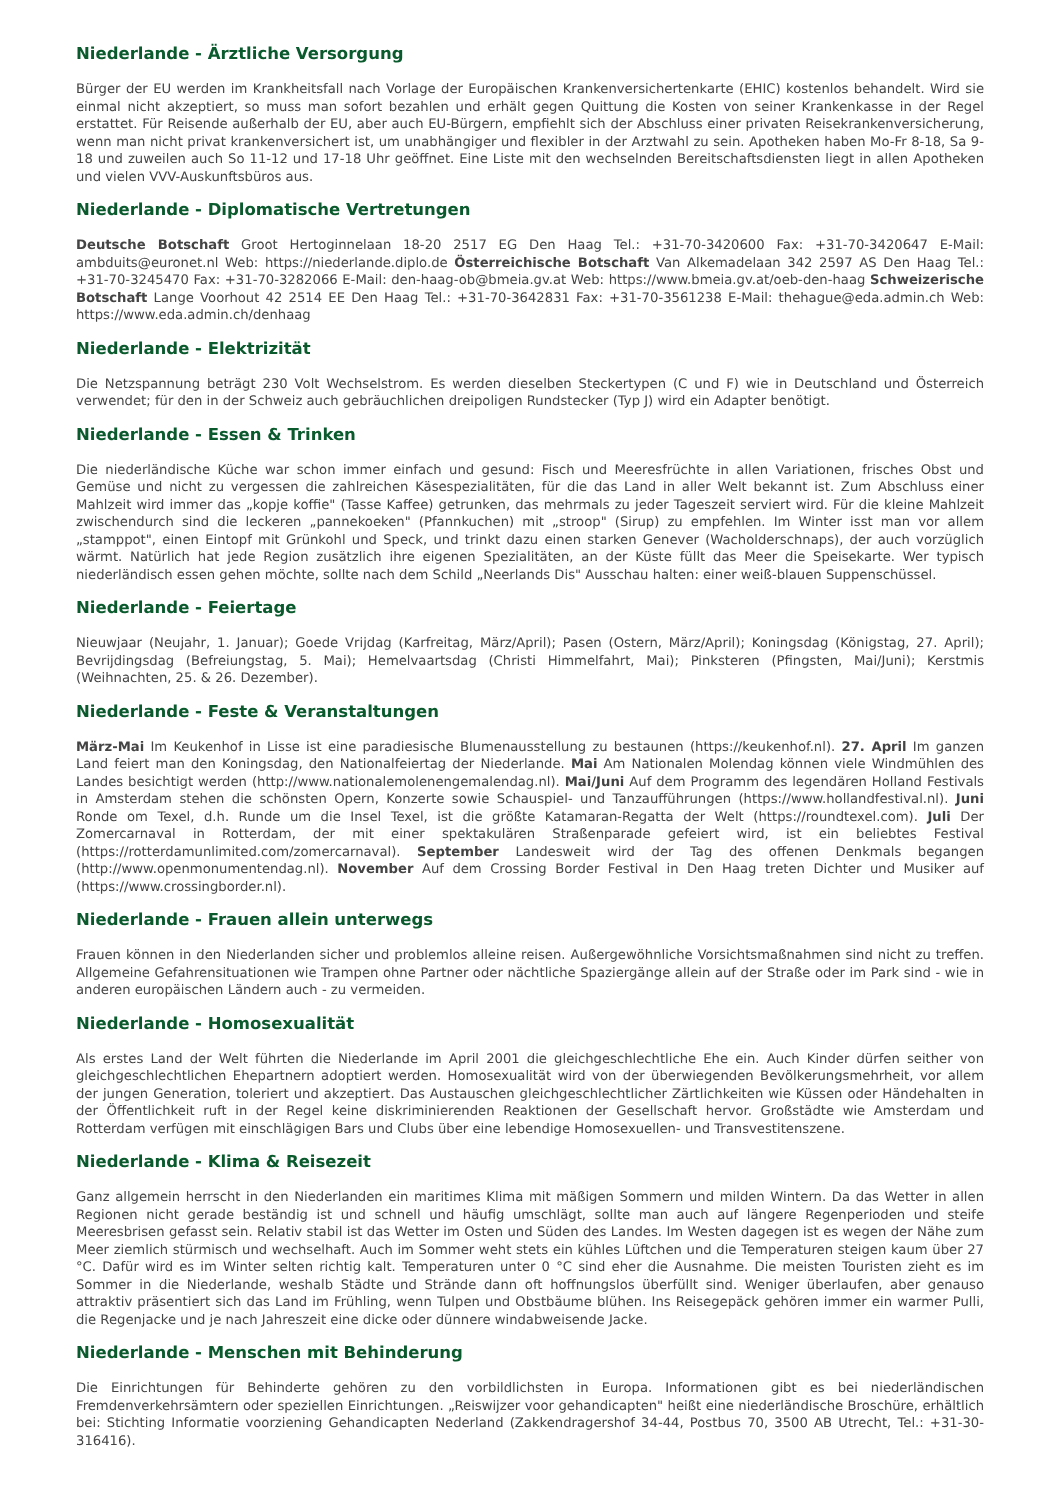Niederlande - Ärztliche Versorgung
Bürger der EU werden im Krankheitsfall nach Vorlage der Europäischen Krankenversichertenkarte (EHIC) kostenlos behandelt. Wird sie einmal nicht akzeptiert, so muss man sofort bezahlen und erhält gegen Quittung die Kosten von seiner Krankenkasse in der Regel erstattet. Für Reisende außerhalb der EU, aber auch EU-Bürgern, empfiehlt sich der Abschluss einer privaten Reisekrankenversicherung, wenn man nicht privat krankenversichert ist, um unabhängiger und flexibler in der Arztwahl zu sein. Apotheken haben Mo-Fr 8-18, Sa 9-18 und zuweilen auch So 11-12 und 17-18 Uhr geöffnet. Eine Liste mit den wechselnden Bereitschaftsdiensten liegt in allen Apotheken und vielen VVV-Auskunftsbüros aus.
Niederlande - Diplomatische Vertretungen
Deutsche Botschaft Groot Hertoginnelaan 18-20 2517 EG Den Haag Tel.: +31-70-3420600 Fax: +31-70-3420647 E-Mail: ambduits@euronet.nl Web: https://niederlande.diplo.de Österreichische Botschaft Van Alkemadelaan 342 2597 AS Den Haag Tel.: +31-70-3245470 Fax: +31-70-3282066 E-Mail: den-haag-ob@bmeia.gv.at Web: https://www.bmeia.gv.at/oeb-den-haag Schweizerische Botschaft Lange Voorhout 42 2514 EE Den Haag Tel.: +31-70-3642831 Fax: +31-70-3561238 E-Mail: thehague@eda.admin.ch Web: https://www.eda.admin.ch/denhaag
Niederlande - Elektrizität
Die Netzspannung beträgt 230 Volt Wechselstrom. Es werden dieselben Steckertypen (C und F) wie in Deutschland und Österreich verwendet; für den in der Schweiz auch gebräuchlichen dreipoligen Rundstecker (Typ J) wird ein Adapter benötigt.
Niederlande - Essen & Trinken
Die niederländische Küche war schon immer einfach und gesund: Fisch und Meeresfrüchte in allen Variationen, frisches Obst und Gemüse und nicht zu vergessen die zahlreichen Käsespezialitäten, für die das Land in aller Welt bekannt ist. Zum Abschluss einer Mahlzeit wird immer das „kopje koffie" (Tasse Kaffee) getrunken, das mehrmals zu jeder Tageszeit serviert wird. Für die kleine Mahlzeit zwischendurch sind die leckeren „pannekoeken" (Pfannkuchen) mit „stroop" (Sirup) zu empfehlen. Im Winter isst man vor allem „stamppot", einen Eintopf mit Grünkohl und Speck, und trinkt dazu einen starken Genever (Wacholderschnaps), der auch vorzüglich wärmt. Natürlich hat jede Region zusätzlich ihre eigenen Spezialitäten, an der Küste füllt das Meer die Speisekarte. Wer typisch niederländisch essen gehen möchte, sollte nach dem Schild „Neerlands Dis" Ausschau halten: einer weiß-blauen Suppenschüssel.
Niederlande - Feiertage
Nieuwjaar (Neujahr, 1. Januar); Goede Vrijdag (Karfreitag, März/April); Pasen (Ostern, März/April); Koningsdag (Königstag, 27. April); Bevrijdingsdag (Befreiungstag, 5. Mai); Hemelvaartsdag (Christi Himmelfahrt, Mai); Pinksteren (Pfingsten, Mai/Juni); Kerstmis (Weihnachten, 25. & 26. Dezember).
Niederlande - Feste & Veranstaltungen
März-Mai Im Keukenhof in Lisse ist eine paradiesische Blumenausstellung zu bestaunen (https://keukenhof.nl). 27. April Im ganzen Land feiert man den Koningsdag, den Nationalfeiertag der Niederlande. Mai Am Nationalen Molendag können viele Windmühlen des Landes besichtigt werden (http://www.nationalemolenengemalendag.nl). Mai/Juni Auf dem Programm des legendären Holland Festivals in Amsterdam stehen die schönsten Opern, Konzerte sowie Schauspiel- und Tanzaufführungen (https://www.hollandfestival.nl). Juni Ronde om Texel, d.h. Runde um die Insel Texel, ist die größte Katamaran-Regatta der Welt (https://roundtexel.com). Juli Der Zomercarnaval in Rotterdam, der mit einer spektakulären Straßenparade gefeiert wird, ist ein beliebtes Festival (https://rotterdamunlimited.com/zomercarnaval). September Landesweit wird der Tag des offenen Denkmals begangen (http://www.openmonumentendag.nl). November Auf dem Crossing Border Festival in Den Haag treten Dichter und Musiker auf (https://www.crossingborder.nl).
Niederlande - Frauen allein unterwegs
Frauen können in den Niederlanden sicher und problemlos alleine reisen. Außergewöhnliche Vorsichtsmaßnahmen sind nicht zu treffen. Allgemeine Gefahrensituationen wie Trampen ohne Partner oder nächtliche Spaziergänge allein auf der Straße oder im Park sind - wie in anderen europäischen Ländern auch - zu vermeiden.
Niederlande - Homosexualität
Als erstes Land der Welt führten die Niederlande im April 2001 die gleichgeschlechtliche Ehe ein. Auch Kinder dürfen seither von gleichgeschlechtlichen Ehepartnern adoptiert werden. Homosexualität wird von der überwiegenden Bevölkerungsmehrheit, vor allem der jungen Generation, toleriert und akzeptiert. Das Austauschen gleichgeschlechtlicher Zärtlichkeiten wie Küssen oder Händehalten in der Öffentlichkeit ruft in der Regel keine diskriminierenden Reaktionen der Gesellschaft hervor. Großstädte wie Amsterdam und Rotterdam verfügen mit einschlägigen Bars und Clubs über eine lebendige Homosexuellen- und Transvestitenszene.
Niederlande - Klima & Reisezeit
Ganz allgemein herrscht in den Niederlanden ein maritimes Klima mit mäßigen Sommern und milden Wintern. Da das Wetter in allen Regionen nicht gerade beständig ist und schnell und häufig umschlägt, sollte man auch auf längere Regenperioden und steife Meeresbrisen gefasst sein. Relativ stabil ist das Wetter im Osten und Süden des Landes. Im Westen dagegen ist es wegen der Nähe zum Meer ziemlich stürmisch und wechselhaft. Auch im Sommer weht stets ein kühles Lüftchen und die Temperaturen steigen kaum über 27 °C. Dafür wird es im Winter selten richtig kalt. Temperaturen unter 0 °C sind eher die Ausnahme. Die meisten Touristen zieht es im Sommer in die Niederlande, weshalb Städte und Strände dann oft hoffnungslos überfüllt sind. Weniger überlaufen, aber genauso attraktiv präsentiert sich das Land im Frühling, wenn Tulpen und Obstbäume blühen. Ins Reisegepäck gehören immer ein warmer Pulli, die Regenjacke und je nach Jahreszeit eine dicke oder dünnere windabweisende Jacke.
Niederlande - Menschen mit Behinderung
Die Einrichtungen für Behinderte gehören zu den vorbildlichsten in Europa. Informationen gibt es bei niederländischen Fremdenverkehrsämtern oder speziellen Einrichtungen. „Reiswijzer voor gehandicapten" heißt eine niederländische Broschüre, erhältlich bei: Stichting Informatie voorziening Gehandicapten Nederland (Zakkendragershof 34-44, Postbus 70, 3500 AB Utrecht, Tel.: +31-30-316416).